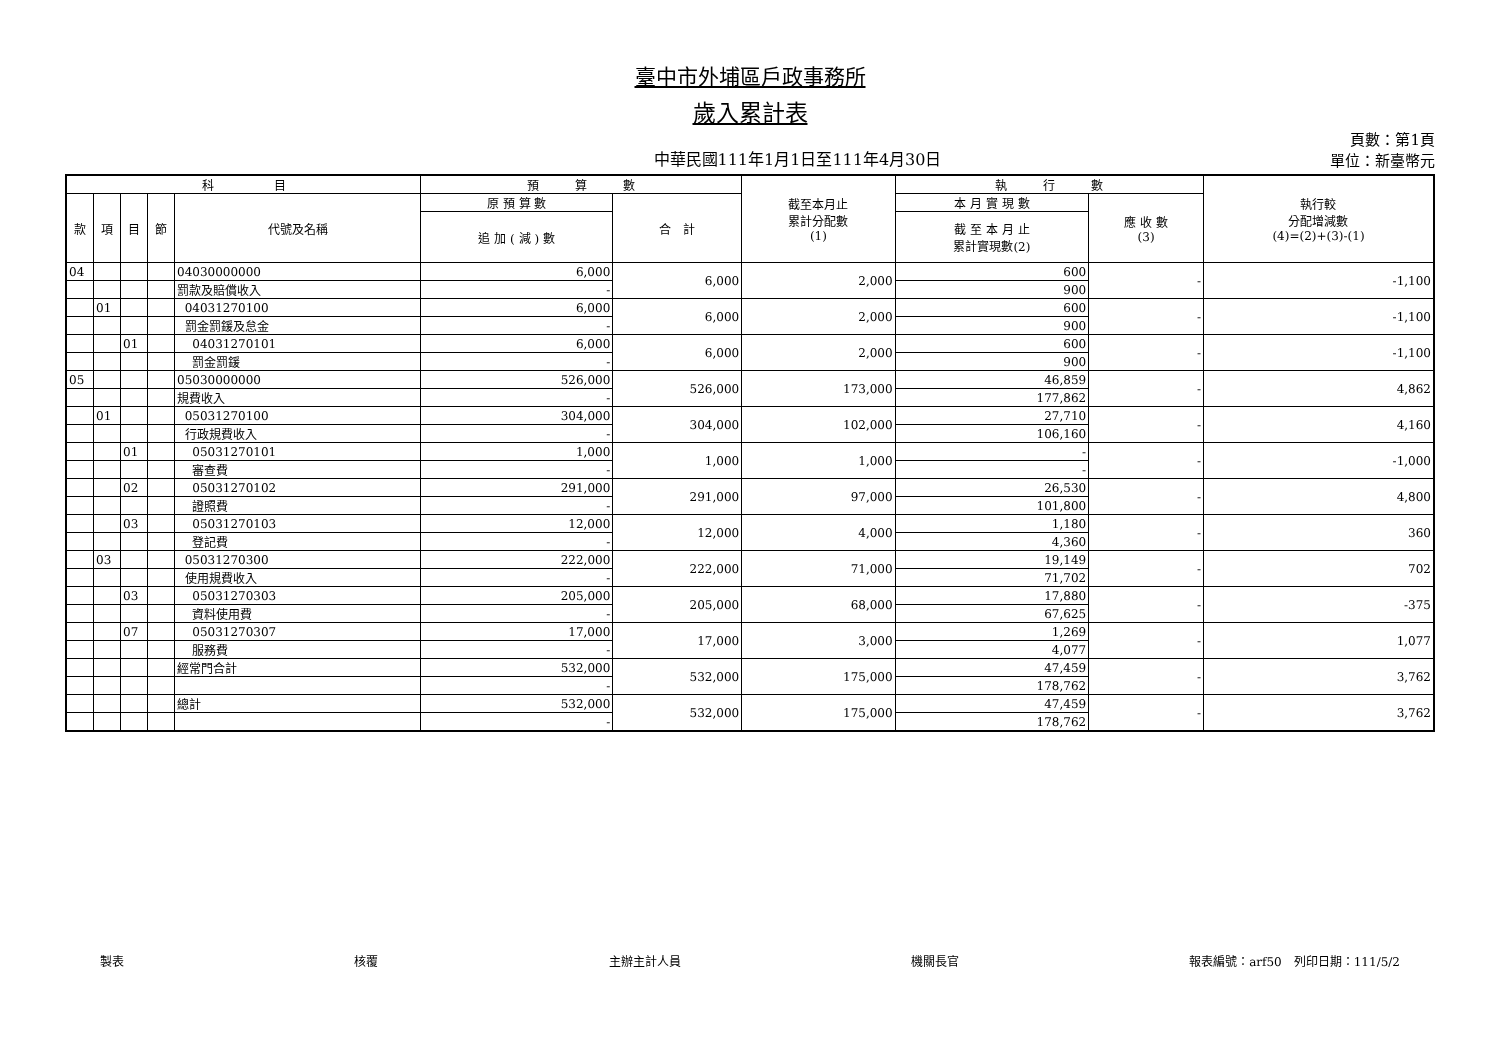臺中市外埔區戶政事務所
歲入累計表
中華民國111年1月1日至111年4月30日
頁數：第1頁
單位：新臺幣元
| 科 目 | | | | | 預 算 數 | | 截至本月止 累計分配數 (1) | 執 行 數 | | 執行較 分配增減數 (4)=(2)+(3)-(1) |
| --- | --- | --- | --- | --- | --- | --- | --- | --- | --- | --- |
| 款 | 項 | 目 | 節 | 代號及名稱 | 原 預 算 數 | 合 計 | | 本 月 實 現 數 | 應 收 數 (3) | |
| | | | | | 追 加 ( 減 ) 數 | | | 截 至 本 月 止 累計實現數(2) | | |
| 04 | | | | 04030000000 | 6,000 | 6,000 | 2,000 | 600 | - | -1,100 |
| | | | | 罰款及賠償收入 | - | | | 900 | | |
| | 01 | | | 04031270100 | 6,000 | 6,000 | 2,000 | 600 | - | -1,100 |
| | | | | 罰金罰鍰及怠金 | - | | | 900 | | |
| | | 01 | | 04031270101 | 6,000 | 6,000 | 2,000 | 600 | - | -1,100 |
| | | | | 罰金罰鍰 | - | | | 900 | | |
| 05 | | | | 05030000000 | 526,000 | 526,000 | 173,000 | 46,859 | - | 4,862 |
| | | | | 規費收入 | - | | | 177,862 | | |
| | 01 | | | 05031270100 | 304,000 | 304,000 | 102,000 | 27,710 | - | 4,160 |
| | | | | 行政規費收入 | - | | | 106,160 | | |
| | | 01 | | 05031270101 | 1,000 | 1,000 | 1,000 | - | - | -1,000 |
| | | | | 審查費 | - | | | - | | |
| | | 02 | | 05031270102 | 291,000 | 291,000 | 97,000 | 26,530 | - | 4,800 |
| | | | | 證照費 | - | | | 101,800 | | |
| | | 03 | | 05031270103 | 12,000 | 12,000 | 4,000 | 1,180 | - | 360 |
| | | | | 登記費 | - | | | 4,360 | | |
| | 03 | | | 05031270300 | 222,000 | 222,000 | 71,000 | 19,149 | - | 702 |
| | | | | 使用規費收入 | - | | | 71,702 | | |
| | | 03 | | 05031270303 | 205,000 | 205,000 | 68,000 | 17,880 | - | -375 |
| | | | | 資料使用費 | - | | | 67,625 | | |
| | | 07 | | 05031270307 | 17,000 | 17,000 | 3,000 | 1,269 | - | 1,077 |
| | | | | 服務費 | - | | | 4,077 | | |
| | | | | 經常門合計 | 532,000 | 532,000 | 175,000 | 47,459 | - | 3,762 |
| | | | | | - | | | 178,762 | | |
| | | | | 總計 | 532,000 | 532,000 | 175,000 | 47,459 | - | 3,762 |
| | | | | | - | | | 178,762 | | |
製表 核覆 主辦主計人員 機關長官 報表編號：arf50　列印日期：111/5/2